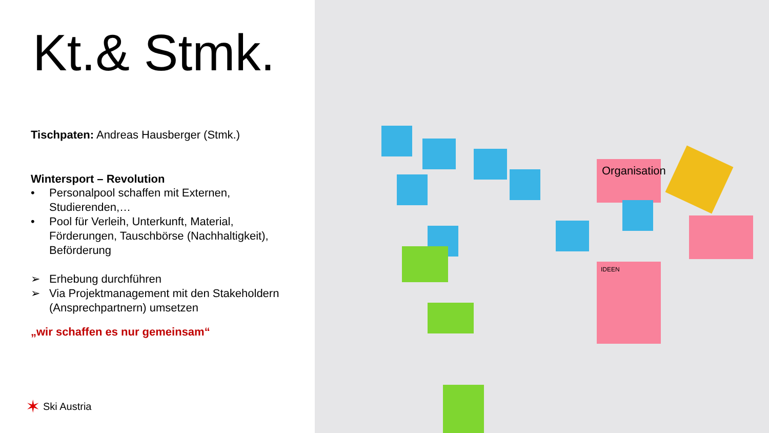Kt.& Stmk.
Tischpaten: Andreas Hausberger (Stmk.)
Wintersport – Revolution
• Personalpool schaffen mit Externen,
Studierenden,…
• Pool für Verleih, Unterkunft, Material,
Förderungen, Tauschbörse (Nachhaltigkeit),
Beförderung
➢ Erhebung durchführen
➢ Via Projektmanagement mit den Stakeholdern
(Ansprechpartnern) umsetzen
„wir schaffen es nur gemeinsam“
✶ Ski Austria
Organisation
IDEEN